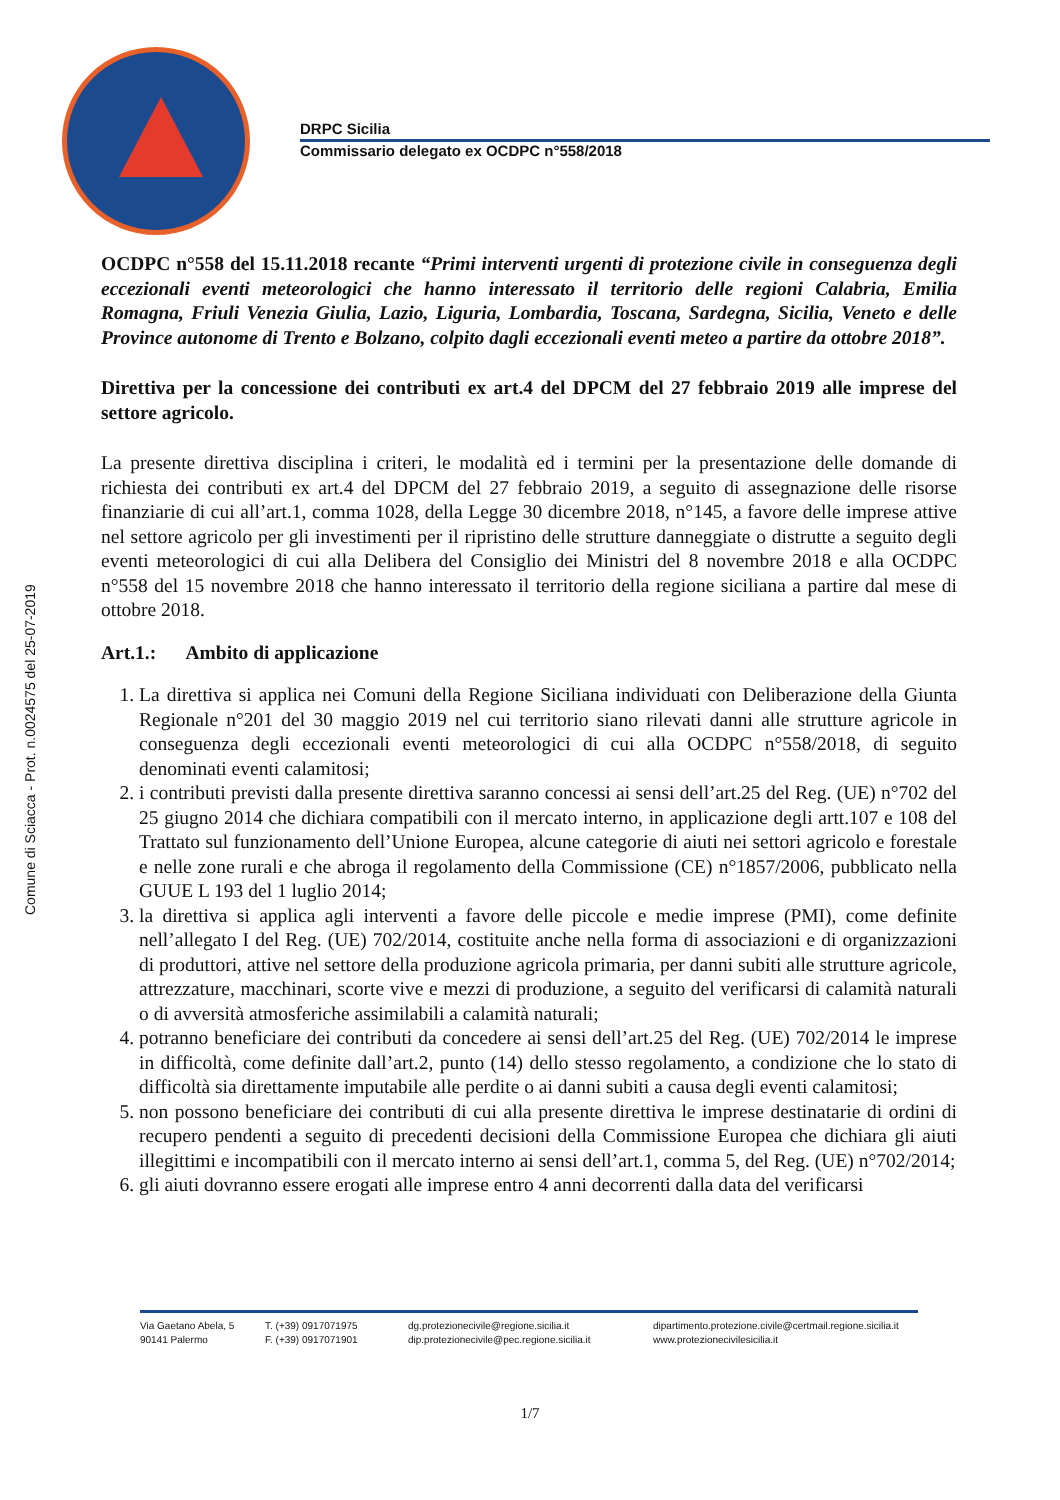DRPC Sicilia
Commissario delegato ex OCDPC n°558/2018
Comune di Sciacca - Prot. n.0024575 del 25-07-2019
OCDPC n°558 del 15.11.2018 recante “Primi interventi urgenti di protezione civile in conseguenza degli eccezionali eventi meteorologici che hanno interessato il territorio delle regioni Calabria, Emilia Romagna, Friuli Venezia Giulia, Lazio, Liguria, Lombardia, Toscana, Sardegna, Sicilia, Veneto e delle Province autonome di Trento e Bolzano, colpito dagli eccezionali eventi meteo a partire da ottobre 2018”.
Direttiva per la concessione dei contributi ex art.4 del DPCM del 27 febbraio 2019 alle imprese del settore agricolo.
La presente direttiva disciplina i criteri, le modalità ed i termini per la presentazione delle domande di richiesta dei contributi ex art.4 del DPCM del 27 febbraio 2019, a seguito di assegnazione delle risorse finanziarie di cui all’art.1, comma 1028, della Legge 30 dicembre 2018, n°145, a favore delle imprese attive nel settore agricolo per gli investimenti per il ripristino delle strutture danneggiate o distrutte a seguito degli eventi meteorologici di cui alla Delibera del Consiglio dei Ministri del 8 novembre 2018 e alla OCDPC n°558 del 15 novembre 2018 che hanno interessato il territorio della regione siciliana a partire dal mese di ottobre 2018.
Art.1.: Ambito di applicazione
1. La direttiva si applica nei Comuni della Regione Siciliana individuati con Deliberazione della Giunta Regionale n°201 del 30 maggio 2019 nel cui territorio siano rilevati danni alle strutture agricole in conseguenza degli eccezionali eventi meteorologici di cui alla OCDPC n°558/2018, di seguito denominati eventi calamitosi;
2. i contributi previsti dalla presente direttiva saranno concessi ai sensi dell’art.25 del Reg. (UE) n°702 del 25 giugno 2014 che dichiara compatibili con il mercato interno, in applicazione degli artt.107 e 108 del Trattato sul funzionamento dell’Unione Europea, alcune categorie di aiuti nei settori agricolo e forestale e nelle zone rurali e che abroga il regolamento della Commissione (CE) n°1857/2006, pubblicato nella GUUE L 193 del 1 luglio 2014;
3. la direttiva si applica agli interventi a favore delle piccole e medie imprese (PMI), come definite nell’allegato I del Reg. (UE) 702/2014, costituite anche nella forma di associazioni e di organizzazioni di produttori, attive nel settore della produzione agricola primaria, per danni subiti alle strutture agricole, attrezzature, macchinari, scorte vive e mezzi di produzione, a seguito del verificarsi di calamità naturali o di avversità atmosferiche assimilabili a calamità naturali;
4. potranno beneficiare dei contributi da concedere ai sensi dell’art.25 del Reg. (UE) 702/2014 le imprese in difficoltà, come definite dall’art.2, punto (14) dello stesso regolamento, a condizione che lo stato di difficoltà sia direttamente imputabile alle perdite o ai danni subiti a causa degli eventi calamitosi;
5. non possono beneficiare dei contributi di cui alla presente direttiva le imprese destinatarie di ordini di recupero pendenti a seguito di precedenti decisioni della Commissione Europea che dichiara gli aiuti illegittimi e incompatibili con il mercato interno ai sensi dell’art.1, comma 5, del Reg. (UE) n°702/2014;
6. gli aiuti dovranno essere erogati alle imprese entro 4 anni decorrenti dalla data del verificarsi
Via Gaetano Abela, 5
90141 Palermo
T. (+39) 0917071975
F. (+39) 0917071901
dg.protezionecivile@regione.sicilia.it
dip.protezionecivile@pec.regione.sicilia.it
dipartimento.protezione.civile@certmail.regione.sicilia.it
www.protezionecivilesicilia.it
1/7